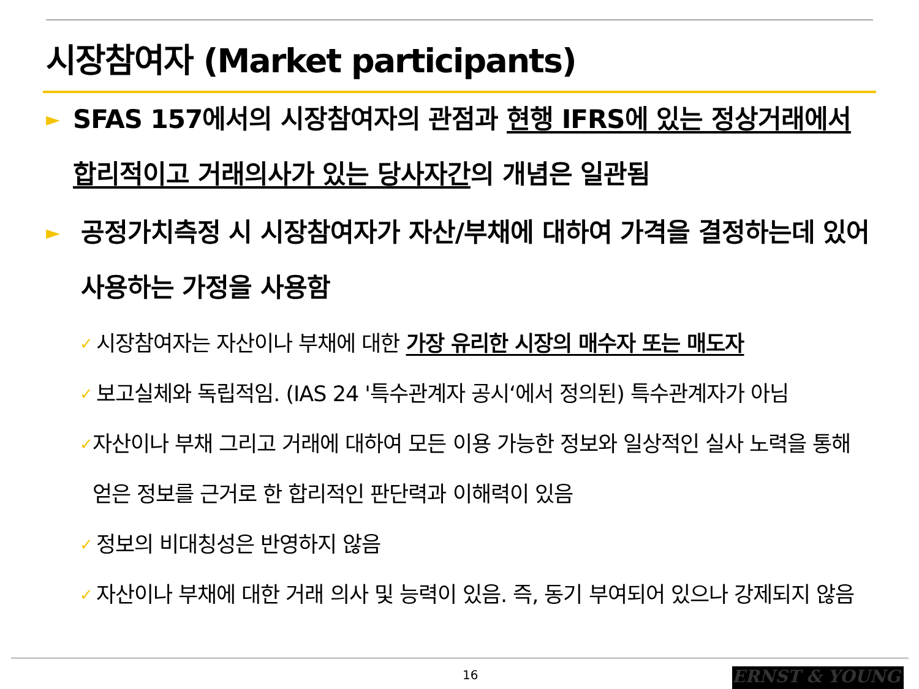시장참여자 (Market participants)
► SFAS 157에서의 시장참여자의 관점과 현행 IFRS에 있는 정상거래에서 합리적이고 거래의사가 있는 당사자간의 개념은 일관됨
► 공정가치측정 시 시장참여자가 자산/부채에 대하여 가격을 결정하는데 있어 사용하는 가정을 사용함
✓ 시장참여자는 자산이나 부채에 대한 가장 유리한 시장의 매수자 또는 매도자
✓ 보고실체와 독립적임. (IAS 24 '특수관계자 공시‘에서 정의된) 특수관계자가 아님
✓ 자산이나 부채 그리고 거래에 대하여 모든 이용 가능한 정보와 일상적인 실사 노력을 통해 얻은 정보를 근거로 한 합리적인 판단력과 이해력이 있음
✓ 정보의 비대칭성은 반영하지 않음
✓ 자산이나 부채에 대한 거래 의사 및 능력이 있음. 즉, 동기 부여되어 있으나 강제되지 않음
16 ERNST & YOUNG